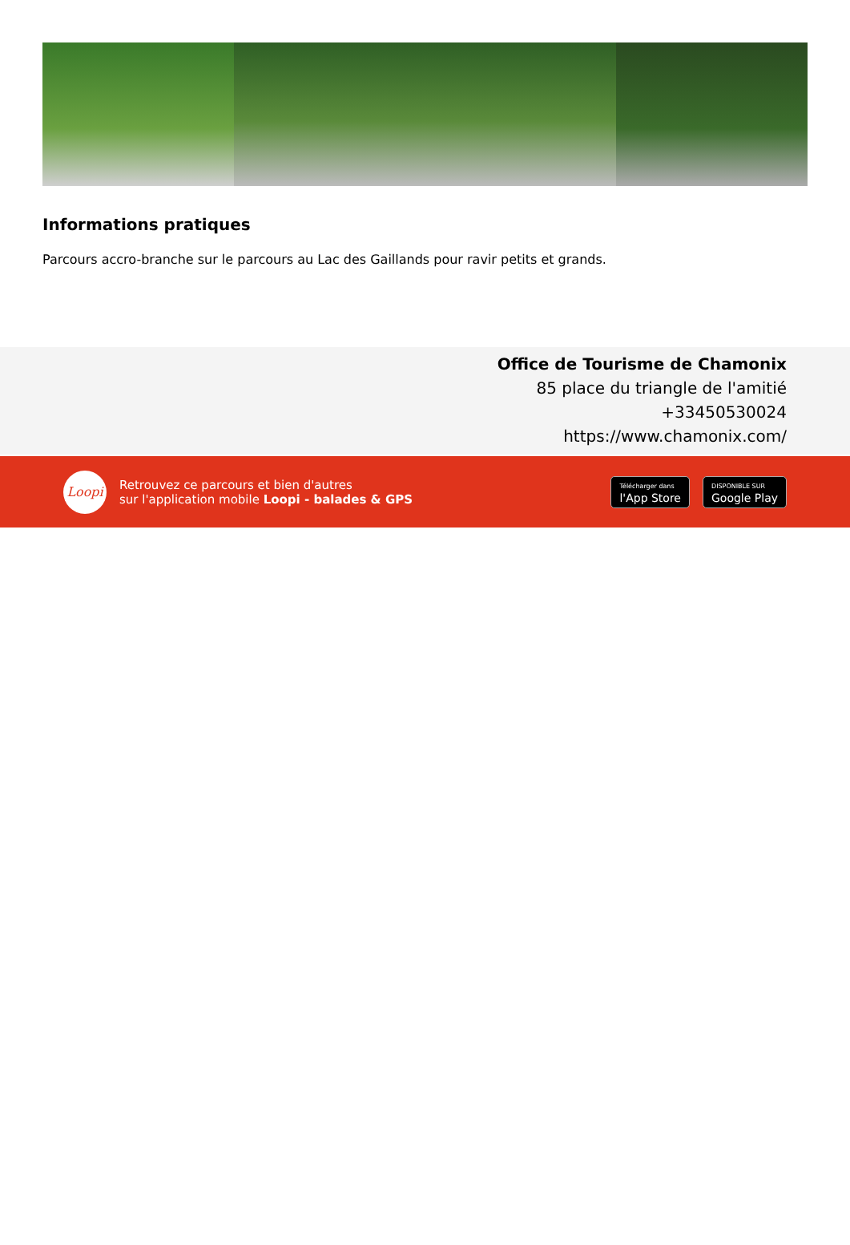Informations pratiques
Parcours accro-branche sur le parcours au Lac des Gaillands pour ravir petits et grands.
Office de Tourisme de Chamonix
85 place du triangle de l'amitié
+33450530024
https://www.chamonix.com/
Loopi
Retrouvez ce parcours et bien d'autres
sur l'application mobile Loopi - balades & GPS
Télécharger dans
l'App Store
DISPONIBLE SUR
Google Play